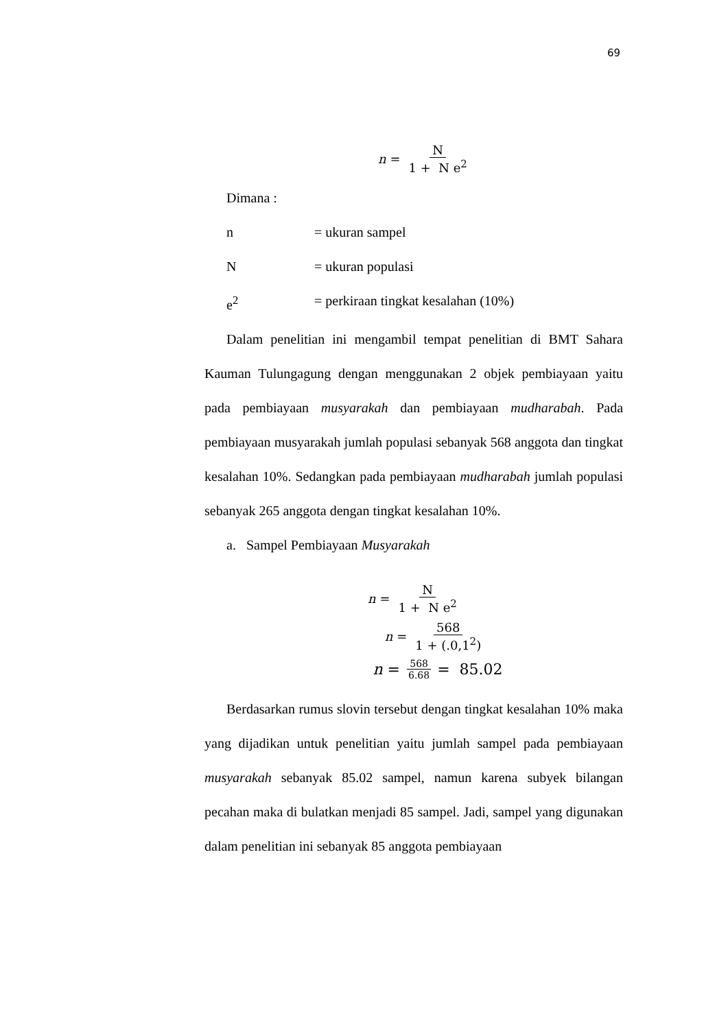69
n = N 1 + N e<sup>2</sup>
Dimana :
n = ukuran sampel
N = ukuran populasi
e<sup>2</sup> = perkiraan tingkat kesalahan (10%)
Dalam penelitian ini mengambil tempat penelitian di BMT Sahara Kauman Tulungagung dengan menggunakan 2 objek pembiayaan yaitu pada pembiayaan musyarakah dan pembiayaan mudharabah. Pada pembiayaan musyarakah jumlah populasi sebanyak 568 anggota dan tingkat kesalahan 10%. Sedangkan pada pembiayaan mudharabah jumlah populasi sebanyak 265 anggota dengan tingkat kesalahan 10%.
a. Sampel Pembiayaan Musyarakah
n = N 1 + N e<sup>2</sup>
n = 568 1 + (.0,1<sup>2</sup>)
n = 568 6.68 = 85.02
Berdasarkan rumus slovin tersebut dengan tingkat kesalahan 10% maka yang dijadikan untuk penelitian yaitu jumlah sampel pada pembiayaan musyarakah sebanyak 85.02 sampel, namun karena subyek bilangan pecahan maka di bulatkan menjadi 85 sampel. Jadi, sampel yang digunakan dalam penelitian ini sebanyak 85 anggota pembiayaan